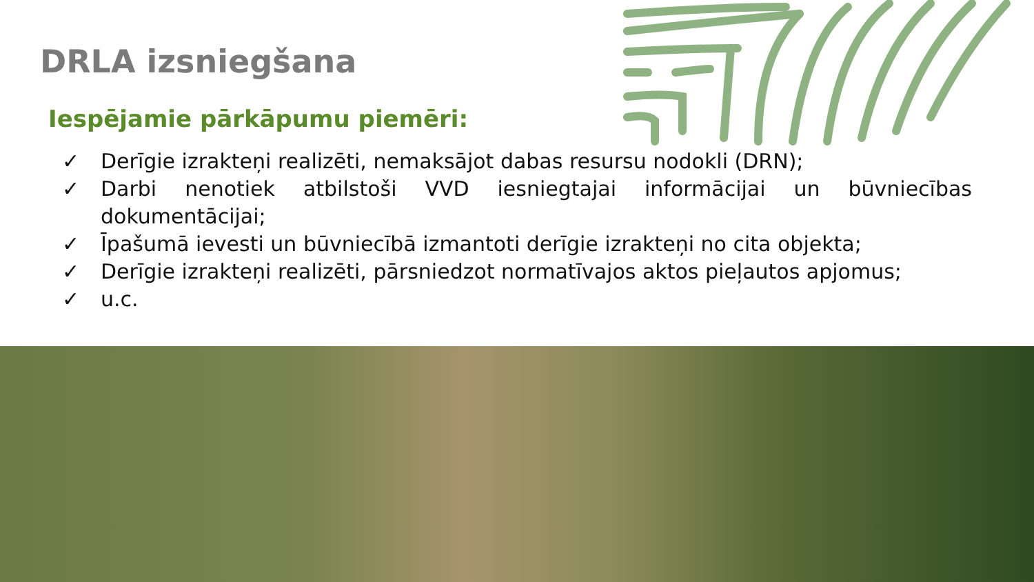DRLA izsniegšana
Iespējamie pārkāpumu piemēri:
✓ Derīgie izrakteņi realizēti, nemaksājot dabas resursu nodokli (DRN);
✓ Darbi nenotiek atbilstoši VVD iesniegtajai informācijai un būvniecības dokumentācijai;
✓ Īpašumā ievesti un būvniecībā izmantoti derīgie izrakteņi no cita objekta;
✓ Derīgie izrakteņi realizēti, pārsniedzot normatīvajos aktos pieļautos apjomus;
✓ u.c.